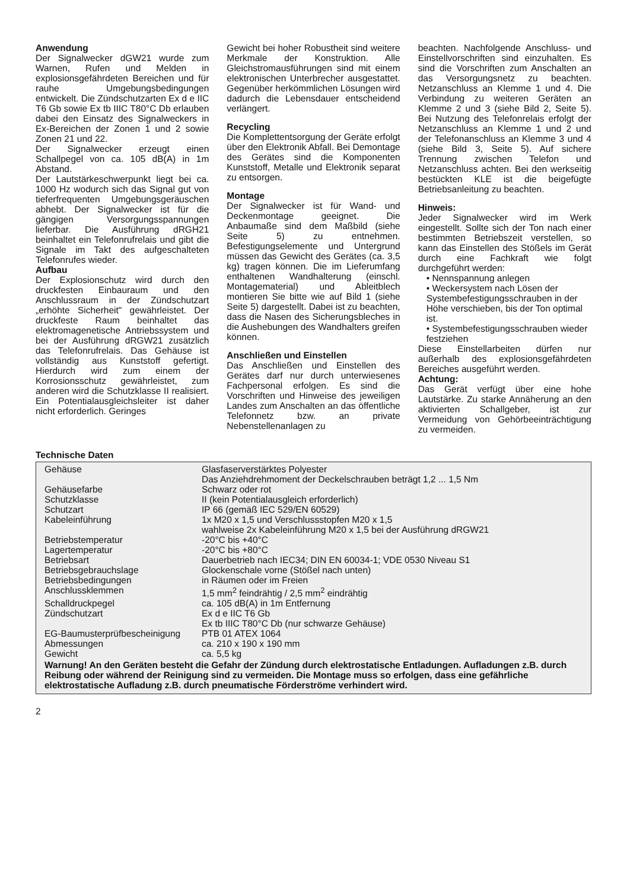Anwendung
Der Signalwecker dGW21 wurde zum Warnen, Rufen und Melden in explosionsgefährdeten Bereichen und für rauhe Umgebungsbedingungen entwickelt. Die Zündschutzarten Ex d e IIC T6 Gb sowie Ex tb IIIC T80°C Db erlauben dabei den Einsatz des Signalweckers in Ex-Bereichen der Zonen 1 und 2 sowie Zonen 21 und 22.
Der Signalwecker erzeugt einen Schallpegel von ca. 105 dB(A) in 1m Abstand.
Der Lautstärkeschwerpunkt liegt bei ca. 1000 Hz wodurch sich das Signal gut von tieferfrequenten Umgebungsgeräuschen abhebt. Der Signalwecker ist für die gängigen Versorgungsspannungen lieferbar. Die Ausführung dRGH21 beinhaltet ein Telefonrufrelais und gibt die Signale im Takt des aufgeschalteten Telefonrufes wieder.
Aufbau
Der Explosionschutz wird durch den druckfesten Einbauraum und den Anschlussraum in der Zündschutzart „erhöhte Sicherheit" gewährleistet. Der druckfeste Raum beinhaltet das elektromagenetische Antriebssystem und bei der Ausführung dRGW21 zusätzlich das Telefonrufrelais. Das Gehäuse ist vollständig aus Kunststoff gefertigt. Hierdurch wird zum einem der Korrosionsschutz gewährleistet, zum anderen wird die Schutzklasse II realisiert. Ein Potentialausgleichsleiter ist daher nicht erforderlich. Geringes
Gewicht bei hoher Robustheit sind weitere Merkmale der Konstruktion. Alle Gleichstromausführungen sind mit einem elektronischen Unterbrecher ausgestattet. Gegenüber herkömmlichen Lösungen wird dadurch die Lebensdauer entscheidend verlängert.
Recycling
Die Komplettentsorgung der Geräte erfolgt über den Elektronik Abfall. Bei Demontage des Gerätes sind die Komponenten Kunststoff, Metalle und Elektronik separat zu entsorgen.
Montage
Der Signalwecker ist für Wand- und Deckenmontage geeignet. Die Anbaumaße sind dem Maßbild (siehe Seite 5) zu entnehmen. Befestigungselemente und Untergrund müssen das Gewicht des Gerätes (ca. 3,5 kg) tragen können. Die im Lieferumfang enthaltenen Wandhalterung (einschl. Montagematerial) und Ableitblech montieren Sie bitte wie auf Bild 1 (siehe Seite 5) dargestellt. Dabei ist zu beachten, dass die Nasen des Sicherungsbleches in die Aushebungen des Wandhalters greifen können.
Anschließen und Einstellen
Das Anschließen und Einstellen des Gerätes darf nur durch unterwiesenes Fachpersonal erfolgen. Es sind die Vorschriften und Hinweise des jeweiligen Landes zum Anschalten an das öffentliche Telefonnetz bzw. an private Nebenstellenanlagen zu
beachten. Nachfolgende Anschluss- und Einstellvorschriften sind einzuhalten. Es sind die Vorschriften zum Anschalten an das Versorgungsnetz zu beachten. Netzanschluss an Klemme 1 und 4. Die Verbindung zu weiteren Geräten an Klemme 2 und 3 (siehe Bild 2, Seite 5). Bei Nutzung des Telefonrelais erfolgt der Netzanschluss an Klemme 1 und 2 und der Telefonanschluss an Klemme 3 und 4 (siehe Bild 3, Seite 5). Auf sichere Trennung zwischen Telefon und Netzanschluss achten. Bei den werkseitig bestückten KLE ist die beigefügte Betriebsanleitung zu beachten.
Hinweis:
Jeder Signalwecker wird im Werk eingestellt. Sollte sich der Ton nach einer bestimmten Betriebszeit verstellen, so kann das Einstellen des Stößels im Gerät durch eine Fachkraft wie folgt durchgeführt werden:
• Nennspannung anlegen
• Weckersystem nach Lösen der Systembefestigungsschrauben in der Höhe verschieben, bis der Ton optimal ist.
• Systembefestigungsschrauben wieder festziehen
Diese Einstellarbeiten dürfen nur außerhalb des explosionsgefährdeten Bereiches ausgeführt werden.
Achtung:
Das Gerät verfügt über eine hohe Lautstärke. Zu starke Annäherung an den aktivierten Schallgeber, ist zur Vermeidung von Gehörbeeinträchtigung zu vermeiden.
Technische Daten
| Gehäuse | Glasfaserverstärktes Polyester Das Anziehdrehmoment der Deckelschrauben beträgt 1,2 ... 1,5 Nm |
| Gehäusefarbe | Schwarz oder rot |
| Schutzklasse | II (kein Potentialausgleich erforderlich) |
| Schutzart | IP 66 (gemäß IEC 529/EN 60529) |
| Kabeleinführung | 1x M20 x 1,5 und Verschlussstopfen M20 x 1,5 wahlweise 2x Kabeleinführung M20 x 1,5 bei der Ausführung dRGW21 |
| Betriebstemperatur | -20°C bis +40°C |
| Lagertemperatur | -20°C bis +80°C |
| Betriebsart | Dauerbetrieb nach IEC34; DIN EN 60034-1; VDE 0530 Niveau S1 |
| Betriebsgebrauchslage | Glockenschale vorne (Stößel nach unten) |
| Betriebsbedingungen | in Räumen oder im Freien |
| Anschlussklemmen | 1,5 mm<sup>2</sup> feindrähtig / 2,5 mm<sup>2</sup> eindrähtig |
| Schalldruckpegel | ca. 105 dB(A) in 1m Entfernung |
| Zündschutzart | Ex d e IIC T6 Gb Ex tb IIIC T80°C Db (nur schwarze Gehäuse) |
| EG-Baumusterprüfbescheinigung | PTB 01 ATEX 1064 |
| Abmessungen | ca. 210 x 190 x 190 mm |
| Gewicht | ca. 5,5 kg |
Warnung! An den Geräten besteht die Gefahr der Zündung durch elektrostatische Entladungen. Aufladungen z.B. durch Reibung oder während der Reinigung sind zu vermeiden. Die Montage muss so erfolgen, dass eine gefährliche elektrostatische Aufladung z.B. durch pneumatische Förderströme verhindert wird.
2